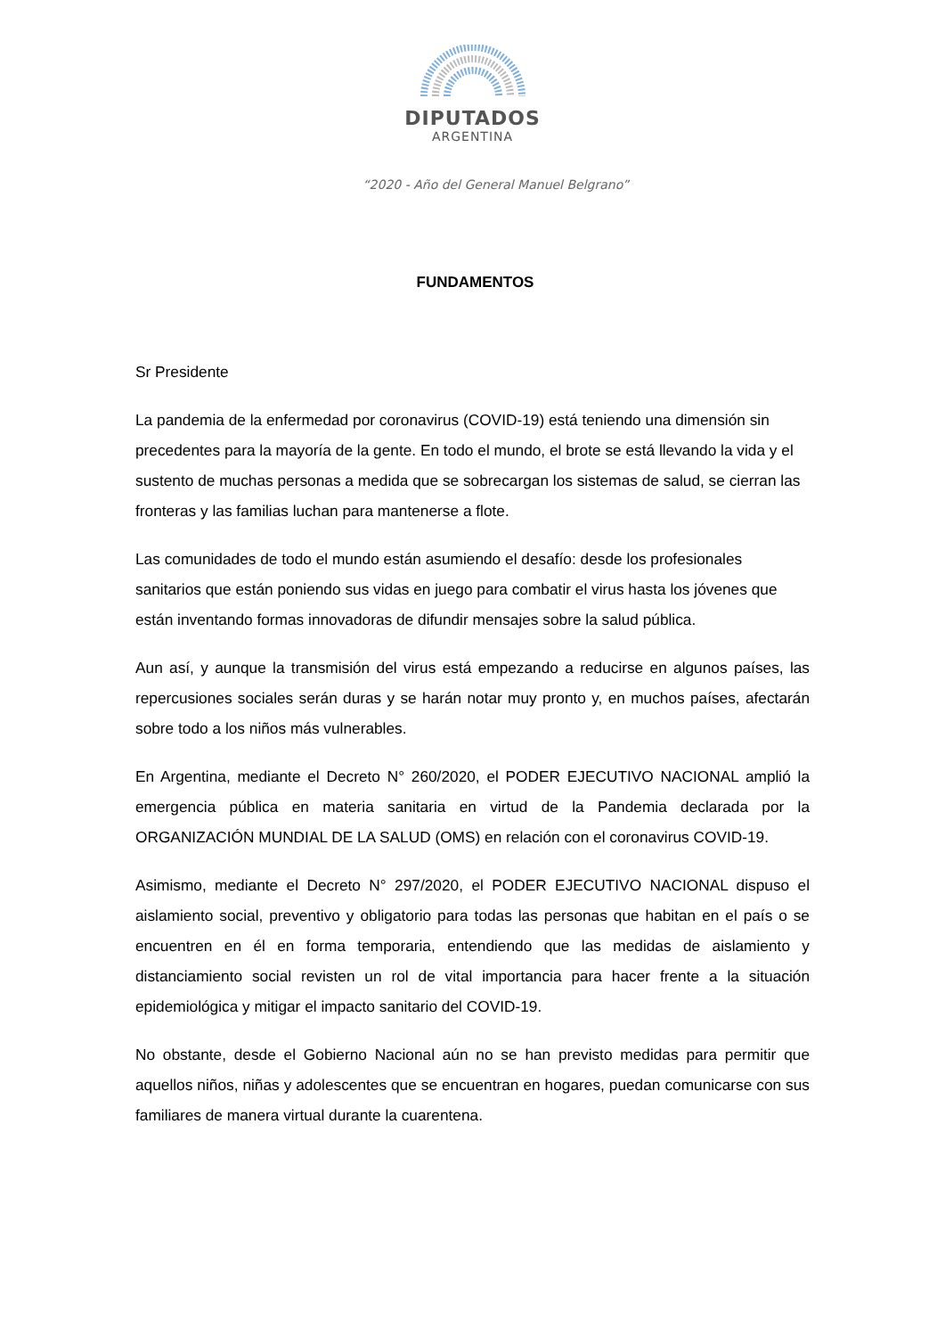DIPUTADOS
ARGENTINA
“2020 - Año del General Manuel Belgrano”
FUNDAMENTOS
Sr Presidente
La pandemia de la enfermedad por coronavirus (COVID-19) está teniendo una dimensión sin precedentes para la mayoría de la gente. En todo el mundo, el brote se está llevando la vida y el sustento de muchas personas a medida que se sobrecargan los sistemas de salud, se cierran las fronteras y las familias luchan para mantenerse a flote.
Las comunidades de todo el mundo están asumiendo el desafío: desde los profesionales sanitarios que están poniendo sus vidas en juego para combatir el virus hasta los jóvenes que están inventando formas innovadoras de difundir mensajes sobre la salud pública.
Aun así, y aunque la transmisión del virus está empezando a reducirse en algunos países, las repercusiones sociales serán duras y se harán notar muy pronto y, en muchos países, afectarán sobre todo a los niños más vulnerables.
En Argentina, mediante el Decreto N° 260/2020, el PODER EJECUTIVO NACIONAL amplió la emergencia pública en materia sanitaria en virtud de la Pandemia declarada por la ORGANIZACIÓN MUNDIAL DE LA SALUD (OMS) en relación con el coronavirus COVID-19.
Asimismo, mediante el Decreto N° 297/2020, el PODER EJECUTIVO NACIONAL dispuso el aislamiento social, preventivo y obligatorio para todas las personas que habitan en el país o se encuentren en él en forma temporaria, entendiendo que las medidas de aislamiento y distanciamiento social revisten un rol de vital importancia para hacer frente a la situación epidemiológica y mitigar el impacto sanitario del COVID-19.
No obstante, desde el Gobierno Nacional aún no se han previsto medidas para permitir que aquellos niños, niñas y adolescentes que se encuentran en hogares, puedan comunicarse con sus familiares de manera virtual durante la cuarentena.